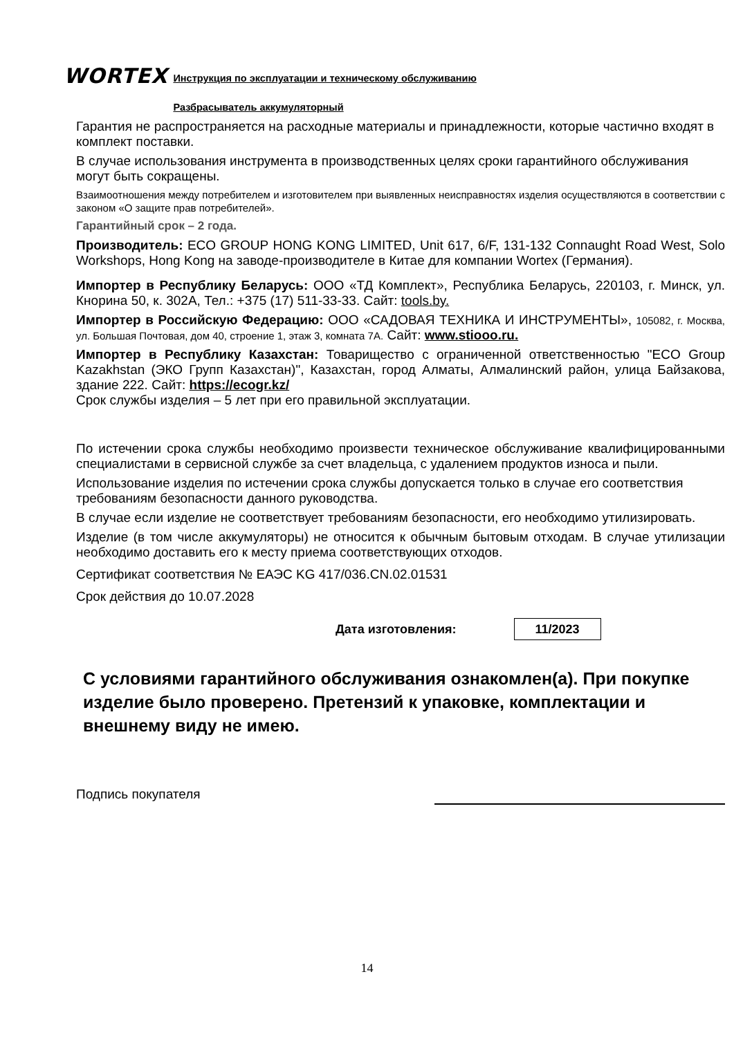WORTEX Инструкция по эксплуатации и техническому обслуживанию
Разбрасыватель аккумуляторный
Гарантия не распространяется на расходные материалы и принадлежности, которые частично входят в комплект поставки.
В случае использования инструмента в производственных целях сроки гарантийного обслуживания могут быть сокращены.
Взаимоотношения между потребителем и изготовителем при выявленных неисправностях изделия осуществляются в соответствии с законом «О защите прав потребителей».
Гарантийный срок – 2 года.
Производитель: ECO GROUP HONG KONG LIMITED, Unit 617, 6/F, 131-132 Connaught Road West, Solo Workshops, Hong Kong на заводе-производителе в Китае для компании Wortex (Германия).
Импортер в Республику Беларусь: ООО «ТД Комплект», Республика Беларусь, 220103, г. Минск, ул. Кнорина 50, к. 302А, Тел.: +375 (17) 511-33-33. Сайт: tools.by.
Импортер в Российскую Федерацию: ООО «САДОВАЯ ТЕХНИКА И ИНСТРУМЕНТЫ», 105082, г. Москва, ул. Большая Почтовая, дом 40, строение 1, этаж 3, комната 7А. Сайт: www.stiooo.ru.
Импортер в Республику Казахстан: Товарищество с ограниченной ответственностью "ECO Group Kazakhstan (ЭКО Групп Казахстан)", Казахстан, город Алматы, Алмалинский район, улица Байзакова, здание 222. Сайт: https://ecogr.kz/
Срок службы изделия – 5 лет при его правильной эксплуатации.
По истечении срока службы необходимо произвести техническое обслуживание квалифицированными специалистами в сервисной службе за счет владельца, с удалением продуктов износа и пыли.
Использование изделия по истечении срока службы допускается только в случае его соответствия требованиям безопасности данного руководства.
В случае если изделие не соответствует требованиям безопасности, его необходимо утилизировать.
Изделие (в том числе аккумуляторы) не относится к обычным бытовым отходам. В случае утилизации необходимо доставить его к месту приема соответствующих отходов.
Сертификат соответствия № ЕАЭС KG 417/036.CN.02.01531
Срок действия до 10.07.2028
Дата изготовления: 11/2023
С условиями гарантийного обслуживания ознакомлен(а). При покупке изделие было проверено. Претензий к упаковке, комплектации и внешнему виду не имею.
Подпись покупателя
14